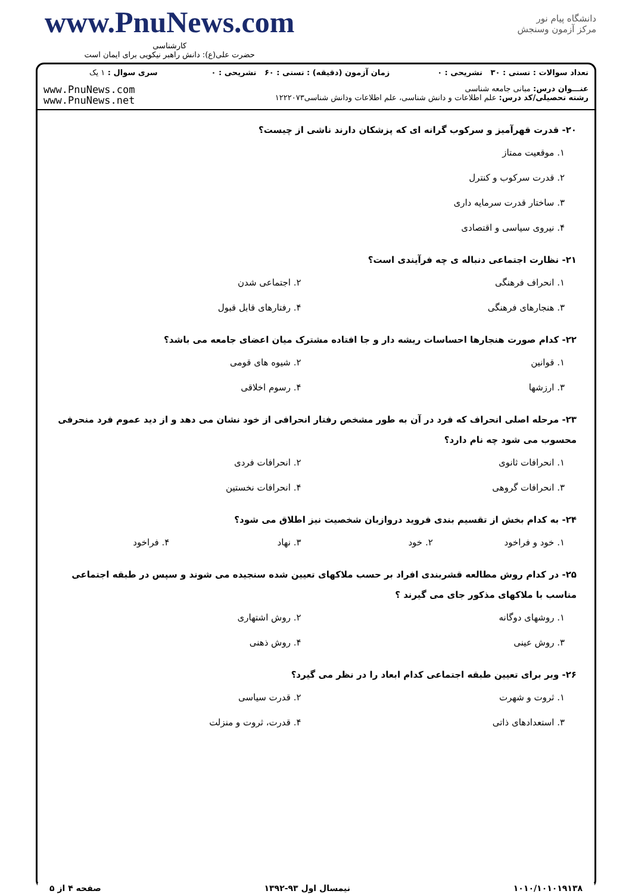www.PnuNews.com
کارشناسی
حضرت علی(ع): دانش راهبر نیکویی برای ایمان است
دانشگاه پیام نور
مرکز آزمون وسنجش
| تعداد سوالات : تستی : ۳۰ تشریحی : ۰ | زمان آزمون (دقیقه) : تستی : ۶۰ تشریحی : ۰ | سری سوال : ۱ یک |
| عنـــوان درس: مبانی جامعه شناسی رشته تحصیلی/کد درس: علم اطلاعات و دانش شناسی، علم اطلاعات ودانش شناسی۱۲۲۲۰۷۳ | | www.PnuNews.com www.PnuNews.net |
۲۰- قدرت قهرآمیز و سرکوب گرانه ای که پزشکان دارند ناشی از چیست؟
۱. موقعیت ممتاز
۲. قدرت سرکوب و کنترل
۳. ساختار قدرت سرمایه داری
۴. نیروی سیاسی و اقتصادی
۲۱- نظارت اجتماعی دنباله ی چه فرآیندی است؟
۱. انحراف فرهنگی ۲. اجتماعی شدن
۳. هنجارهای فرهنگی ۴. رفتارهای قابل قبول
۲۲- کدام صورت هنجارها احساسات ریشه دار و جا افتاده مشترک میان اعضای جامعه می باشد؟
۱. قوانین ۲. شیوه های قومی
۳. ارزشها ۴. رسوم اخلاقی
۲۳- مرحله اصلی انحراف که فرد در آن به طور مشخص رفتار انحرافی از خود نشان می دهد و از دید عموم فرد منحرفی محسوب می شود چه نام دارد؟
۱. انحرافات ثانوی ۲. انحرافات فردی
۳. انحرافات گروهی ۴. انحرافات نخستین
۲۴- به کدام بخش از تقسیم بندی فروید دروازبان شخصیت نیز اطلاق می شود؟
۱. خود و فراخود ۲. خود ۳. نهاد ۴. فراخود
۲۵- در کدام روش مطالعه قشربندی افراد بر حسب ملاکهای تعیین شده سنجیده می شوند و سپس در طبقه اجتماعی مناسب با ملاکهای مذکور جای می گیرند ؟
۱. روشهای دوگانه ۲. روش اشتهاری
۳. روش عینی ۴. روش ذهنی
۲۶- وبر برای تعیین طبقه اجتماعی کدام ابعاد را در نظر می گیرد؟
۱. ثروت و شهرت ۲. قدرت سیاسی
۳. استعدادهای ذاتی ۴. قدرت، ثروت و منزلت
۱۰۱۰/۱۰۱۰۱۹۱۳۸ نیمسال اول ۹۳-۱۳۹۲ صفحه ۴ از ۵